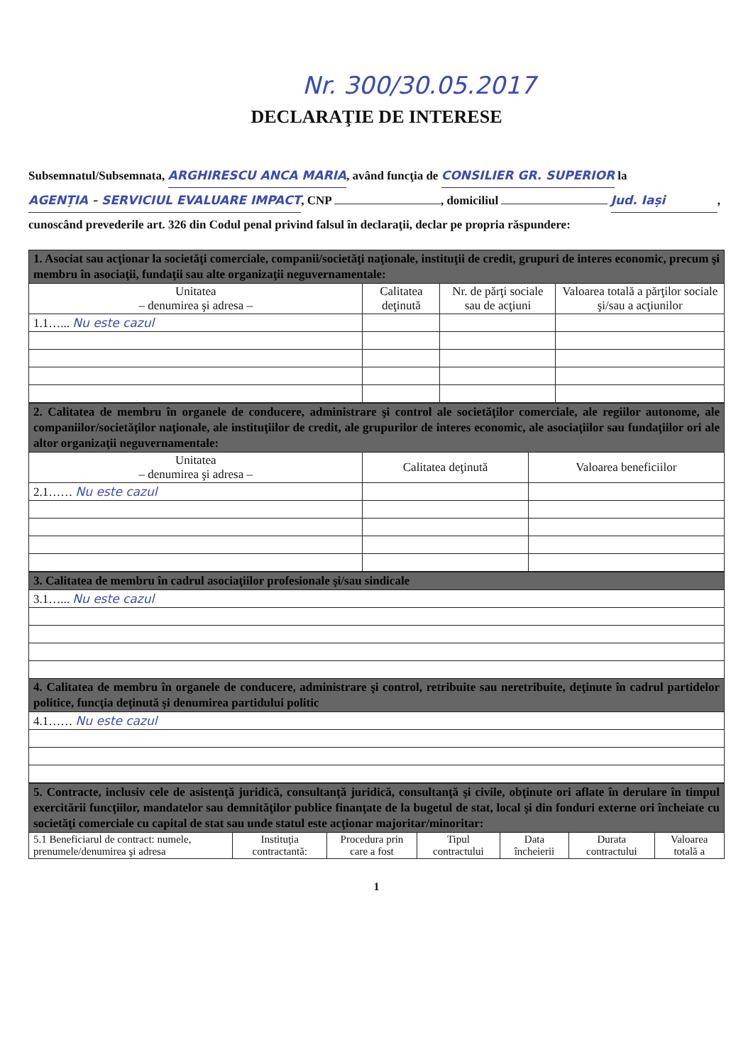Nr. 300/30.05.2017
DECLARAŢIE DE INTERESE
Subsemnatul/Subsemnata, ARGHIRESCU ANCA MARIA, având funcţia de CONSILIER GR. SUPERIOR la AGENȚIA - SERVICIUL EVALUARE IMPACT, CNP , domiciliul Jud. Iași, cunoscând prevederile art. 326 din Codul penal privind falsul în declaraţii, declar pe propria răspundere:
| 1. Asociat sau acţionar la societăţi comerciale, companii/societăţi naţionale, instituţii de credit, grupuri de interes economic, precum şi membru în asociaţii, fundaţii sau alte organizaţii neguvernamentale: | | | |
| Unitatea – denumirea şi adresa – | Calitatea deţinută | Nr. de părţi sociale sau de acţiuni | Valoarea totală a părţilor sociale şi/sau a acţiunilor |
| 1.1…... Nu este cazul | | | |
| 2. Calitatea de membru în organele de conducere, administrare şi control ale societăţilor comerciale, ale regiilor autonome, ale companiilor/societăţilor naţionale, ale instituţiilor de credit, ale grupurilor de interes economic, ale asociaţiilor sau fundaţiilor ori ale altor organizaţii neguvernamentale: | | |
| Unitatea – denumirea şi adresa – | Calitatea deţinută | Valoarea beneficiilor |
| 2.1…… Nu este cazul | | |
| 3. Calitatea de membru în cadrul asociaţiilor profesionale şi/sau sindicale |
| 3.1…... Nu este cazul |
| 4. Calitatea de membru în organele de conducere, administrare şi control, retribuite sau neretribuite, deţinute în cadrul partidelor politice, funcţia deţinută şi denumirea partidului politic |
| 4.1…… Nu este cazul |
| 5. Contracte, inclusiv cele de asistenţă juridică, consultanţă juridică, consultanţă şi civile, obţinute ori aflate în derulare în timpul exercitării funcţiilor, mandatelor sau demnităţilor publice finanţate de la bugetul de stat, local şi din fonduri externe ori încheiate cu societăţi comerciale cu capital de stat sau unde statul este acţionar majoritar/minoritar: | | | | | | |
| 5.1 Beneficiarul de contract: numele, prenumele/denumirea şi adresa | Instituţia contractantă: | Procedura prin care a fost | Tipul contractului | Data încheierii | Durata contractului | Valoarea totală a |
1